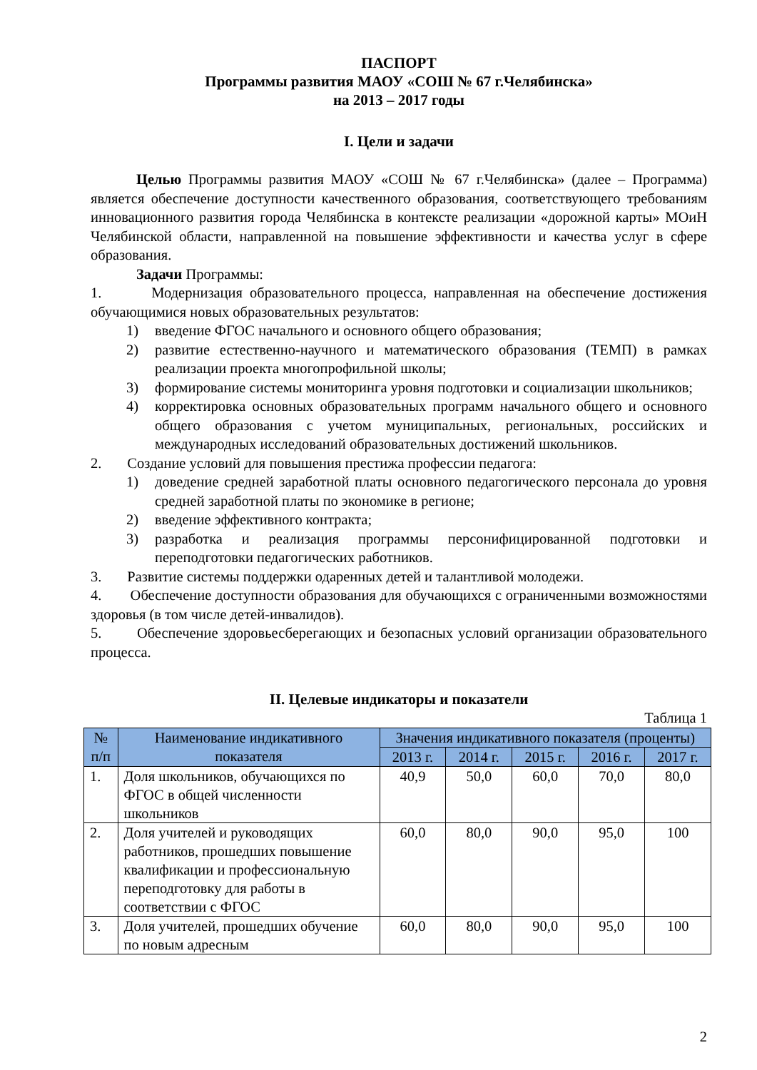ПАСПОРТ
Программы развития МАОУ «СОШ № 67 г.Челябинска»
на 2013 – 2017 годы
I. Цели и задачи
Целью Программы развития МАОУ «СОШ № 67 г.Челябинска» (далее – Программа) является обеспечение доступности качественного образования, соответствующего требованиям инновационного развития города Челябинска в контексте реализации «дорожной карты» МОиН Челябинской области, направленной на повышение эффективности и качества услуг в сфере образования.
Задачи Программы:
1. Модернизация образовательного процесса, направленная на обеспечение достижения обучающимися новых образовательных результатов:
1) введение ФГОС начального и основного общего образования;
2) развитие естественно-научного и математического образования (ТЕМП) в рамках реализации проекта многопрофильной школы;
3) формирование системы мониторинга уровня подготовки и социализации школьников;
4) корректировка основных образовательных программ начального общего и основного общего образования с учетом муниципальных, региональных, российских и международных исследований образовательных достижений школьников.
2. Создание условий для повышения престижа профессии педагога:
1) доведение средней заработной платы основного педагогического персонала до уровня средней заработной платы по экономике в регионе;
2) введение эффективного контракта;
3) разработка и реализация программы персонифицированной подготовки и переподготовки педагогических работников.
3. Развитие системы поддержки одаренных детей и талантливой молодежи.
4. Обеспечение доступности образования для обучающихся с ограниченными возможностями здоровья (в том числе детей-инвалидов).
5. Обеспечение здоровьесберегающих и безопасных условий организации образовательного процесса.
II. Целевые индикаторы и показатели
Таблица 1
| № п/п | Наименование индикативного показателя | Значения индикативного показателя (проценты) | | | | |
| --- | --- | --- | --- | --- | --- | --- |
| | | 2013 г. | 2014 г. | 2015 г. | 2016 г. | 2017 г. |
| 1. | Доля школьников, обучающихся по ФГОС в общей численности школьников | 40,9 | 50,0 | 60,0 | 70,0 | 80,0 |
| 2. | Доля учителей и руководящих работников, прошедших повышение квалификации и профессиональную переподготовку для работы в соответствии с ФГОС | 60,0 | 80,0 | 90,0 | 95,0 | 100 |
| 3. | Доля учителей, прошедших обучение по новым адресным | 60,0 | 80,0 | 90,0 | 95,0 | 100 |
2